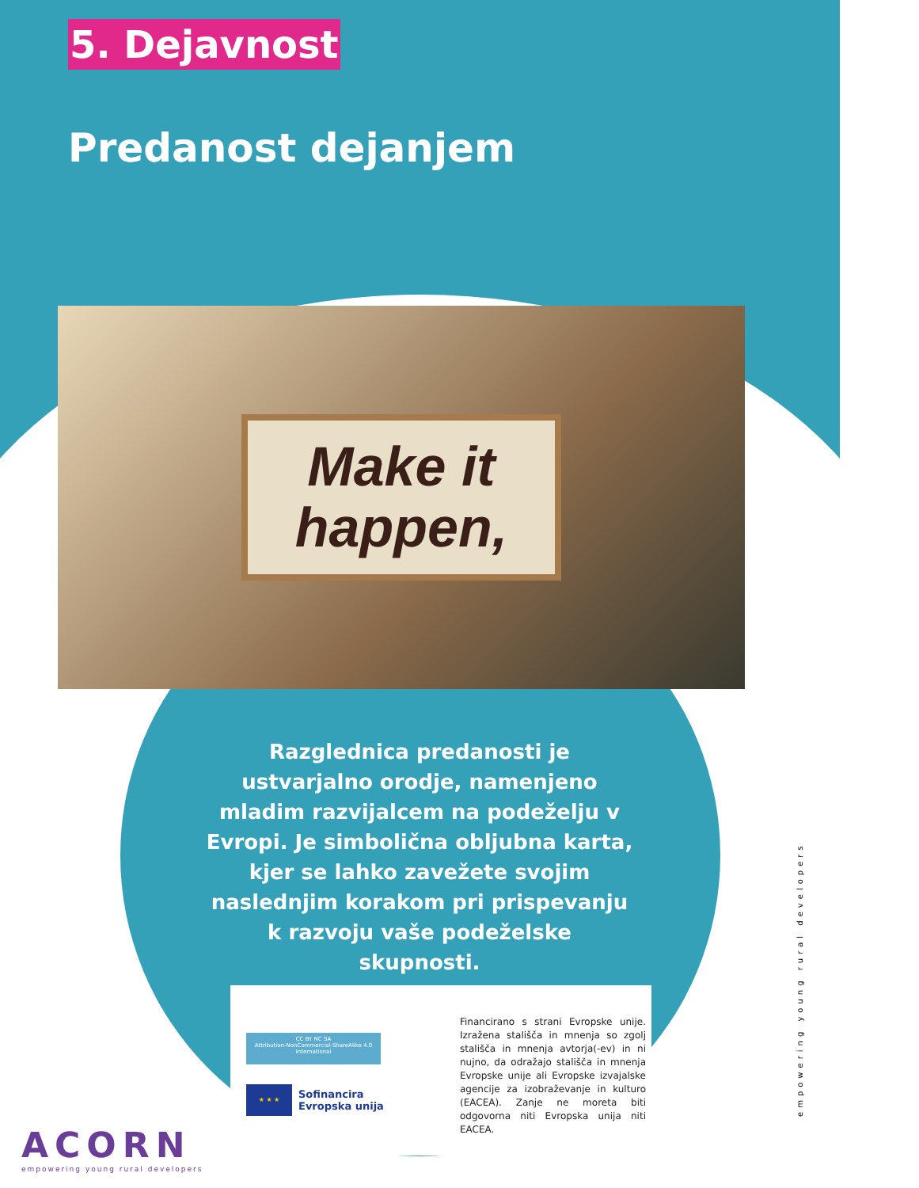5. Dejavnost
Predanost dejanjem
Make it
happen,
Razglednica predanosti je ustvarjalno orodje, namenjeno mladim razvijalcem na podeželju v Evropi. Je simbolična obljubna karta, kjer se lahko zavežete svojim naslednjim korakom pri prispevanju k razvoju vaše podeželske skupnosti.
CC BY NC SA
Attribution-NonCommercial-ShareAlike 4.0 International
★ ★ ★
Sofinancira
Evropska unija
Financirano s strani Evropske unije. Izražena stališča in mnenja so zgolj stališča in mnenja avtorja(-ev) in ni nujno, da odražajo stališča in mnenja Evropske unije ali Evropske izvajalske agencije za izobraževanje in kulturo (EACEA). Zanje ne moreta biti odgovorna niti Evropska unija niti EACEA.
ACORN
empowering young rural developers
empowering young rural developers